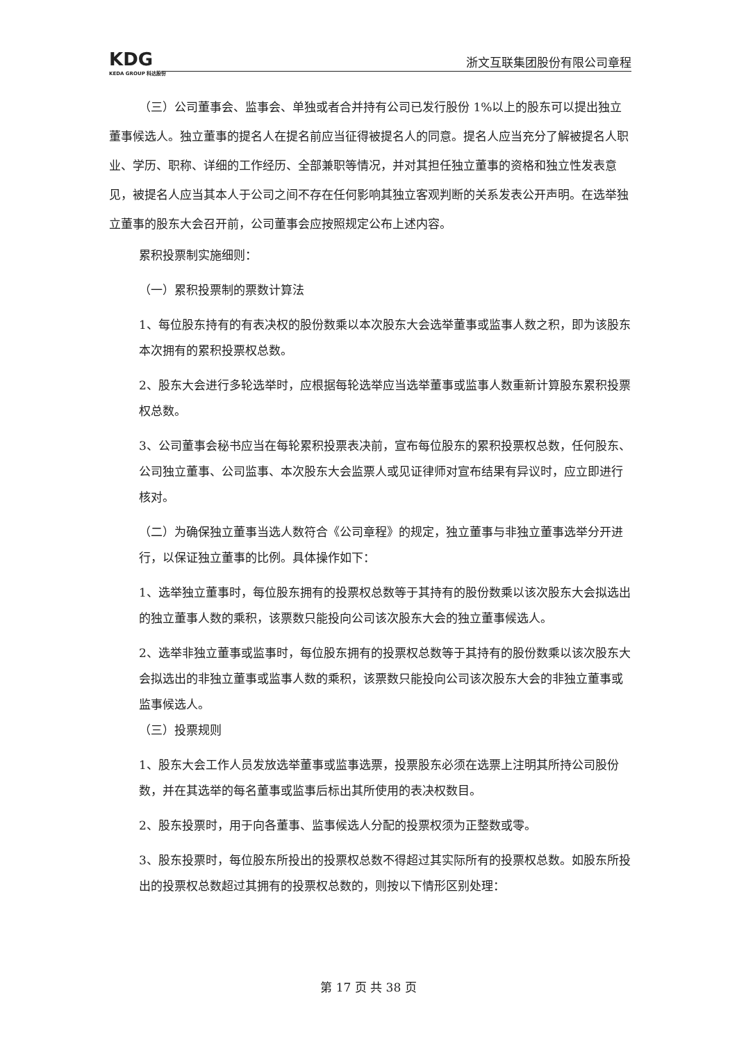KDG
KEDA GROUP 科达股份
浙文互联集团股份有限公司章程
（三）公司董事会、监事会、单独或者合并持有公司已发行股份 1%以上的股东可以提出独立董事候选人。独立董事的提名人在提名前应当征得被提名人的同意。提名人应当充分了解被提名人职业、学历、职称、详细的工作经历、全部兼职等情况，并对其担任独立董事的资格和独立性发表意见，被提名人应当其本人于公司之间不存在任何影响其独立客观判断的关系发表公开声明。在选举独立董事的股东大会召开前，公司董事会应按照规定公布上述内容。
累积投票制实施细则：
（一）累积投票制的票数计算法
1、每位股东持有的有表决权的股份数乘以本次股东大会选举董事或监事人数之积，即为该股东本次拥有的累积投票权总数。
2、股东大会进行多轮选举时，应根据每轮选举应当选举董事或监事人数重新计算股东累积投票权总数。
3、公司董事会秘书应当在每轮累积投票表决前，宣布每位股东的累积投票权总数，任何股东、公司独立董事、公司监事、本次股东大会监票人或见证律师对宣布结果有异议时，应立即进行核对。
（二）为确保独立董事当选人数符合《公司章程》的规定，独立董事与非独立董事选举分开进行，以保证独立董事的比例。具体操作如下：
1、选举独立董事时，每位股东拥有的投票权总数等于其持有的股份数乘以该次股东大会拟选出的独立董事人数的乘积，该票数只能投向公司该次股东大会的独立董事候选人。
2、选举非独立董事或监事时，每位股东拥有的投票权总数等于其持有的股份数乘以该次股东大会拟选出的非独立董事或监事人数的乘积，该票数只能投向公司该次股东大会的非独立董事或监事候选人。
（三）投票规则
1、股东大会工作人员发放选举董事或监事选票，投票股东必须在选票上注明其所持公司股份数，并在其选举的每名董事或监事后标出其所使用的表决权数目。
2、股东投票时，用于向各董事、监事候选人分配的投票权须为正整数或零。
3、股东投票时，每位股东所投出的投票权总数不得超过其实际所有的投票权总数。如股东所投出的投票权总数超过其拥有的投票权总数的，则按以下情形区别处理：
第 17 页 共 38 页